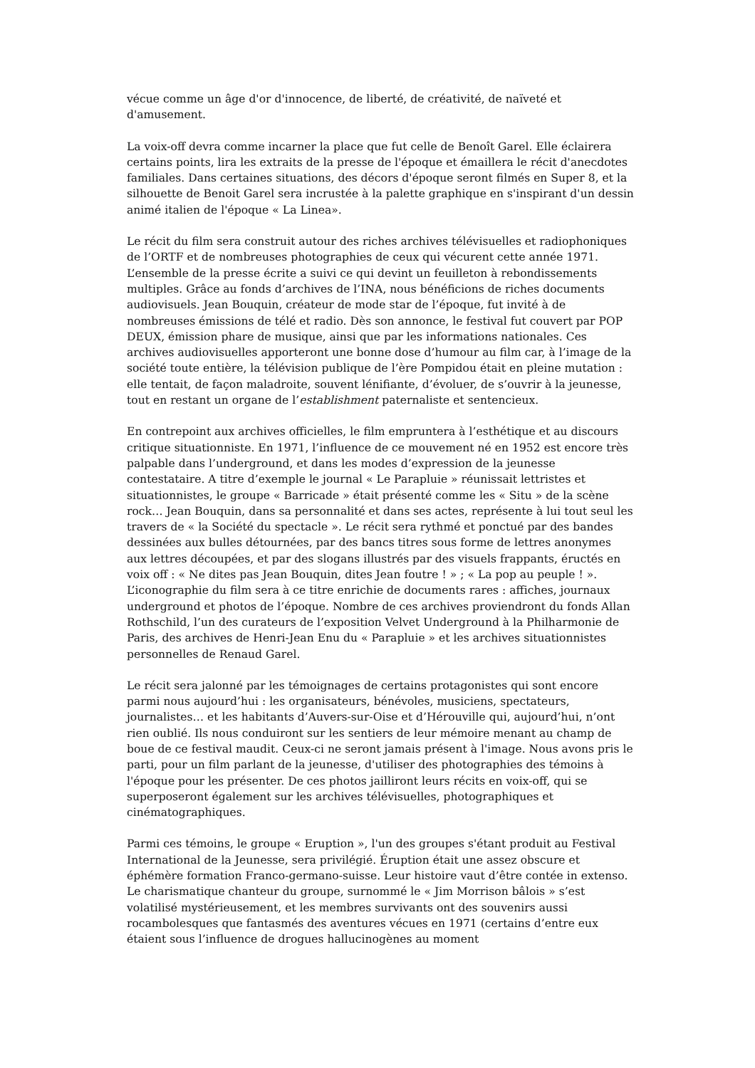vécue comme un âge d'or d'innocence, de liberté, de créativité, de naïveté et d'amusement.
La voix-off devra comme incarner la place que fut celle de Benoît Garel. Elle éclairera certains points, lira les extraits de la presse de l'époque et émaillera le récit d'anecdotes familiales. Dans certaines situations, des décors d'époque seront filmés en Super 8, et la silhouette de Benoit Garel sera incrustée à la palette graphique en s'inspirant d'un dessin animé italien de l'époque « La Linea».
Le récit du film sera construit autour des riches archives télévisuelles et radiophoniques de l’ORTF et de nombreuses photographies de ceux qui vécurent cette année 1971. L’ensemble de la presse écrite a suivi ce qui devint un feuilleton à rebondissements multiples. Grâce au fonds d’archives de l’INA, nous bénéficions de riches documents audiovisuels. Jean Bouquin, créateur de mode star de l’époque, fut invité à de nombreuses émissions de télé et radio. Dès son annonce, le festival fut couvert par POP DEUX, émission phare de musique, ainsi que par les informations nationales. Ces archives audiovisuelles apporteront une bonne dose d’humour au film car, à l’image de la société toute entière, la télévision publique de l’ère Pompidou était en pleine mutation : elle tentait, de façon maladroite, souvent lénifiante, d’évoluer, de s’ouvrir à la jeunesse, tout en restant un organe de l’establishment paternaliste et sentencieux.
En contrepoint aux archives officielles, le film empruntera à l’esthétique et au discours critique situationniste. En 1971, l’influence de ce mouvement né en 1952 est encore très palpable dans l’underground, et dans les modes d’expression de la jeunesse contestataire. A titre d’exemple le journal « Le Parapluie » réunissait lettristes et situationnistes, le groupe « Barricade » était présenté comme les « Situ » de la scène rock… Jean Bouquin, dans sa personnalité et dans ses actes, représente à lui tout seul les travers de « la Société du spectacle ». Le récit sera rythmé et ponctué par des bandes dessinées aux bulles détournées, par des bancs titres sous forme de lettres anonymes aux lettres découpées, et par des slogans illustrés par des visuels frappants, éructés en voix off : « Ne dites pas Jean Bouquin, dites Jean foutre ! » ; « La pop au peuple ! ». L’iconographie du film sera à ce titre enrichie de documents rares : affiches, journaux underground et photos de l’époque. Nombre de ces archives proviendront du fonds Allan Rothschild, l’un des curateurs de l’exposition Velvet Underground à la Philharmonie de Paris, des archives de Henri-Jean Enu du « Parapluie » et les archives situationnistes personnelles de Renaud Garel.
Le récit sera jalonné par les témoignages de certains protagonistes qui sont encore parmi nous aujourd’hui : les organisateurs, bénévoles, musiciens, spectateurs, journalistes… et les habitants d’Auvers-sur-Oise et d’Hérouville qui, aujourd’hui, n’ont rien oublié. Ils nous conduiront sur les sentiers de leur mémoire menant au champ de boue de ce festival maudit. Ceux-ci ne seront jamais présent à l'image. Nous avons pris le parti, pour un film parlant de la jeunesse, d'utiliser des photographies des témoins à l'époque pour les présenter. De ces photos jailliront leurs récits en voix-off, qui se superposeront également sur les archives télévisuelles, photographiques et cinématographiques.
Parmi ces témoins, le groupe « Eruption », l'un des groupes s'étant produit au Festival International de la Jeunesse, sera privilégié. Éruption était une assez obscure et éphémère formation Franco-germano-suisse. Leur histoire vaut d’être contée in extenso. Le charismatique chanteur du groupe, surnommé le « Jim Morrison bâlois » s’est volatilisé mystérieusement, et les membres survivants ont des souvenirs aussi rocambolesques que fantasmés des aventures vécues en 1971 (certains d’entre eux étaient sous l’influence de drogues hallucinogènes au moment